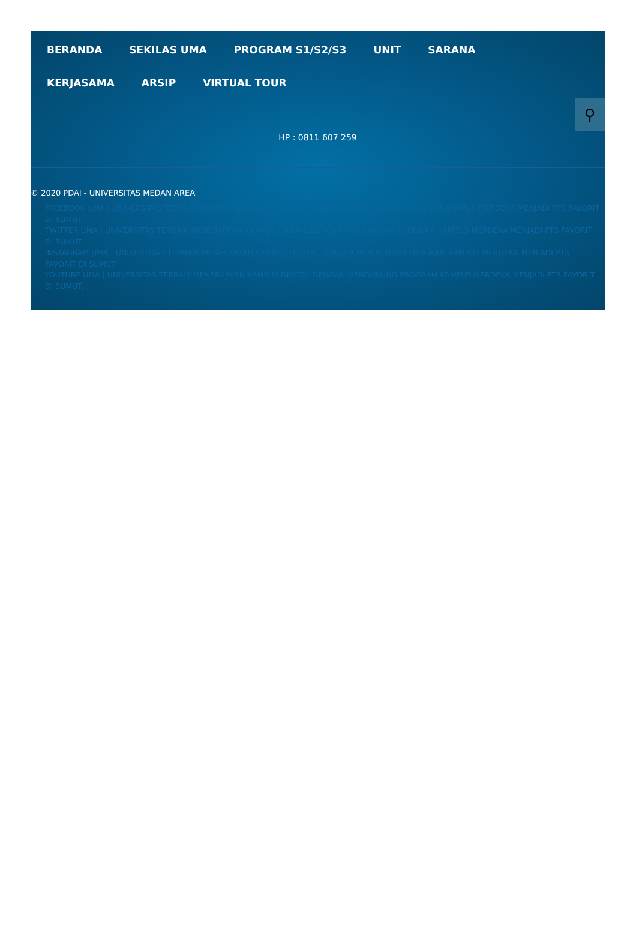BERANDA
SEKILAS UMA
PROGRAM S1/S2/S3
UNIT
SARANA
KERJASAMA
ARSIP
VIRTUAL TOUR
⚲
HP : 0811 607 259
© 2020 PDAI - UNIVERSITAS MEDAN AREA
FACEBOOK UMA | UNIVERSITAS TERBAIK MENERAPKAN KAMPUS DIGITAL DENGAN MENDUKUNG PROGRAM KAMPUS MERDEKA MENJADI PTS FAVORIT DI SUMUT.
TWITTER UMA | UNIVERSITAS TERBAIK MENERAPKAN KAMPUS DIGITAL DENGAN MENDUKUNG PROGRAM KAMPUS MERDEKA MENJADI PTS FAVORIT DI SUMUT.
INSTAGRAM UMA | UNIVERSITAS TERBAIK MENERAPKAN KAMPUS DIGITAL DENGAN MENDUKUNG PROGRAM KAMPUS MERDEKA MENJADI PTS FAVORIT DI SUMUT.
YOUTUBE UMA | UNIVERSITAS TERBAIK MENERAPKAN KAMPUS DIGITAL DENGAN MENDUKUNG PROGRAM KAMPUS MERDEKA MENJADI PTS FAVORIT DI SUMUT.